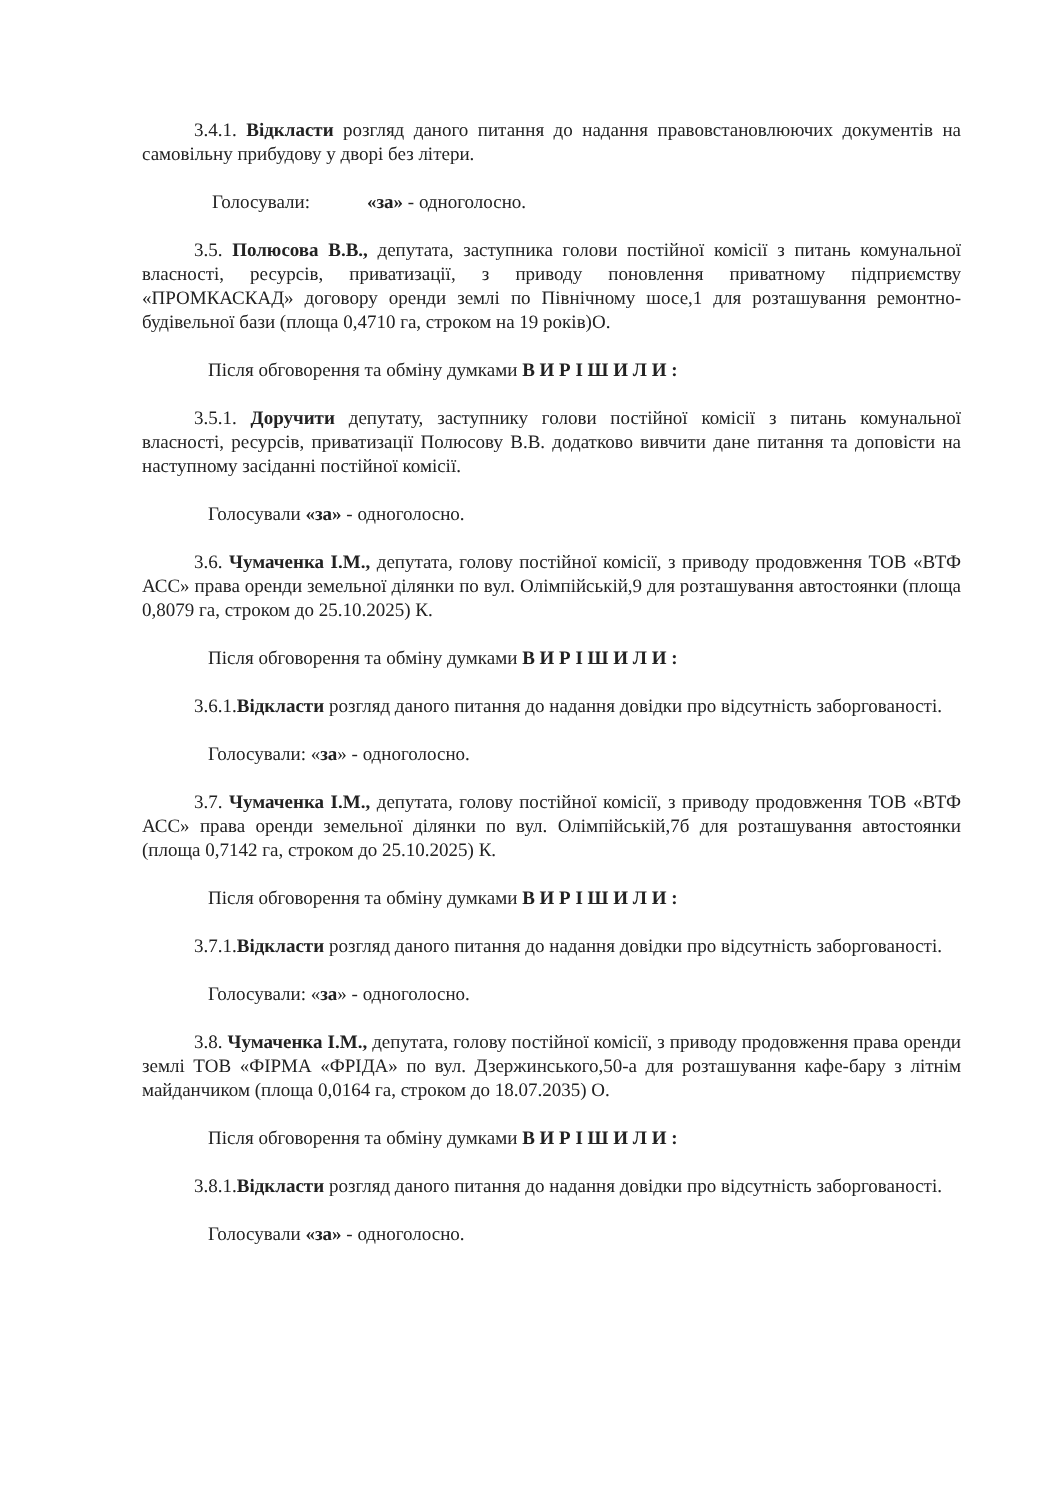3.4.1. Відкласти розгляд даного питання до надання правовстановлюючих документів на самовільну прибудову у дворі без літери.
Голосували: «за» - одноголосно.
3.5. Полюсова В.В., депутата, заступника голови постійної комісії з питань комунальної власності, ресурсів, приватизації, з приводу поновлення приватному підприємству «ПРОМКАСКАД» договору оренди землі по Північному шосе,1 для розташування ремонтно-будівельної бази (площа 0,4710 га, строком на 19 років)О.
Після обговорення та обміну думками В И Р І Ш И Л И :
3.5.1. Доручити депутату, заступнику голови постійної комісії з питань комунальної власності, ресурсів, приватизації Полюсову В.В. додатково вивчити дане питання та доповісти на наступному засіданні постійної комісії.
Голосували «за» - одноголосно.
3.6. Чумаченка І.М., депутата, голову постійної комісії, з приводу продовження ТОВ «ВТФ АСС» права оренди земельної ділянки по вул. Олімпійській,9 для розташування автостоянки (площа 0,8079 га, строком до 25.10.2025) К.
Після обговорення та обміну думками В И Р І Ш И Л И :
3.6.1.Відкласти розгляд даного питання до надання довідки про відсутність заборгованості.
Голосували: «за» - одноголосно.
3.7. Чумаченка І.М., депутата, голову постійної комісії, з приводу продовження ТОВ «ВТФ АСС» права оренди земельної ділянки по вул. Олімпійській,7б для розташування автостоянки (площа 0,7142 га, строком до 25.10.2025) К.
Після обговорення та обміну думками В И Р І Ш И Л И :
3.7.1.Відкласти розгляд даного питання до надання довідки про відсутність заборгованості.
Голосували: «за» - одноголосно.
3.8. Чумаченка І.М., депутата, голову постійної комісії, з приводу продовження права оренди землі ТОВ «ФІРМА «ФРІДА» по вул. Дзержинського,50-а для розташування кафе-бару з літнім майданчиком (площа 0,0164 га, строком до 18.07.2035) О.
Після обговорення та обміну думками В И Р І Ш И Л И :
3.8.1.Відкласти розгляд даного питання до надання довідки про відсутність заборгованості.
Голосували «за» - одноголосно.